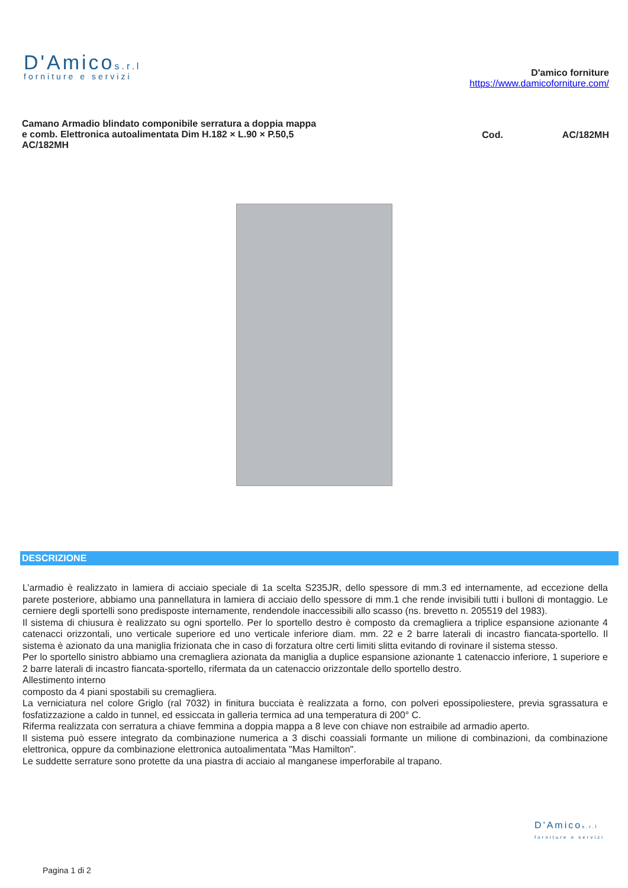D'Amicos.r.l
forniture e servizi
D'amico forniture
https://www.damicoforniture.com/
Camano Armadio blindato componibile serratura a doppia mappa e comb. Elettronica autoalimentata Dim H.182 × L.90 × P.50,5 AC/182MH
Cod. AC/182MH
DESCRIZIONE
L’armadio è realizzato in lamiera di acciaio speciale di 1a scelta S235JR, dello spessore di mm.3 ed internamente, ad eccezione della parete posteriore, abbiamo una pannellatura in lamiera di acciaio dello spessore di mm.1 che rende invisibili tutti i bulloni di montaggio. Le cerniere degli sportelli sono predisposte internamente, rendendole inaccessibili allo scasso (ns. brevetto n. 205519 del 1983).
Il sistema di chiusura è realizzato su ogni sportello. Per lo sportello destro è composto da cremagliera a triplice espansione azionante 4 catenacci orizzontali, uno verticale superiore ed uno verticale inferiore diam. mm. 22 e 2 barre laterali di incastro fiancata-sportello. Il sistema è azionato da una maniglia frizionata che in caso di forzatura oltre certi limiti slitta evitando di rovinare il sistema stesso.
Per lo sportello sinistro abbiamo una cremagliera azionata da maniglia a duplice espansione azionante 1 catenaccio inferiore, 1 superiore e 2 barre laterali di incastro fiancata-sportello, rifermata da un catenaccio orizzontale dello sportello destro.
Allestimento interno
composto da 4 piani spostabili su cremagliera.
La verniciatura nel colore Griglo (ral 7032) in finitura bucciata è realizzata a forno, con polveri epossipoliestere, previa sgrassatura e fosfatizzazione a caldo in tunnel, ed essiccata in galleria termica ad una temperatura di 200° C.
Riferma realizzata con serratura a chiave femmina a doppia mappa a 8 leve con chiave non estraibile ad armadio aperto.
Il sistema può essere integrato da combinazione numerica a 3 dischi coassiali formante un milione di combinazioni, da combinazione elettronica, oppure da combinazione elettronica autoalimentata "Mas Hamilton".
Le suddette serrature sono protette da una piastra di acciaio al manganese imperforabile al trapano.
D'Amicos.r.l
forniture e servizi
Pagina 1 di 2